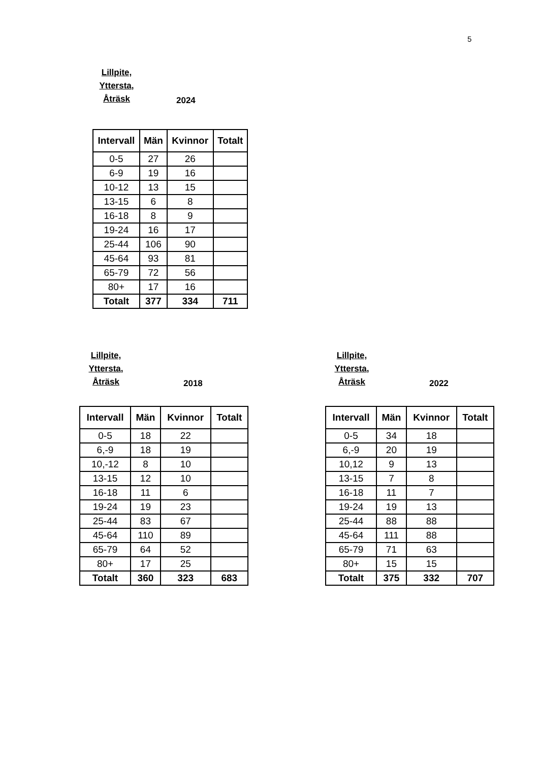5
Lillpite,
Yttersta,
Åträsk
2024
| Intervall | Män | Kvinnor | Totalt |
| --- | --- | --- | --- |
| 0-5 | 27 | 26 | |
| 6-9 | 19 | 16 | |
| 10-12 | 13 | 15 | |
| 13-15 | 6 | 8 | |
| 16-18 | 8 | 9 | |
| 19-24 | 16 | 17 | |
| 25-44 | 106 | 90 | |
| 45-64 | 93 | 81 | |
| 65-79 | 72 | 56 | |
| 80+ | 17 | 16 | |
| Totalt | 377 | 334 | 711 |
Lillpite,
Yttersta,
Åträsk
2018
| Intervall | Män | Kvinnor | Totalt |
| --- | --- | --- | --- |
| 0-5 | 18 | 22 | |
| 6,-9 | 18 | 19 | |
| 10,-12 | 8 | 10 | |
| 13-15 | 12 | 10 | |
| 16-18 | 11 | 6 | |
| 19-24 | 19 | 23 | |
| 25-44 | 83 | 67 | |
| 45-64 | 110 | 89 | |
| 65-79 | 64 | 52 | |
| 80+ | 17 | 25 | |
| Totalt | 360 | 323 | 683 |
Lillpite,
Yttersta,
Åträsk
2022
| Intervall | Män | Kvinnor | Totalt |
| --- | --- | --- | --- |
| 0-5 | 34 | 18 | |
| 6,-9 | 20 | 19 | |
| 10,12 | 9 | 13 | |
| 13-15 | 7 | 8 | |
| 16-18 | 11 | 7 | |
| 19-24 | 19 | 13 | |
| 25-44 | 88 | 88 | |
| 45-64 | 111 | 88 | |
| 65-79 | 71 | 63 | |
| 80+ | 15 | 15 | |
| Totalt | 375 | 332 | 707 |